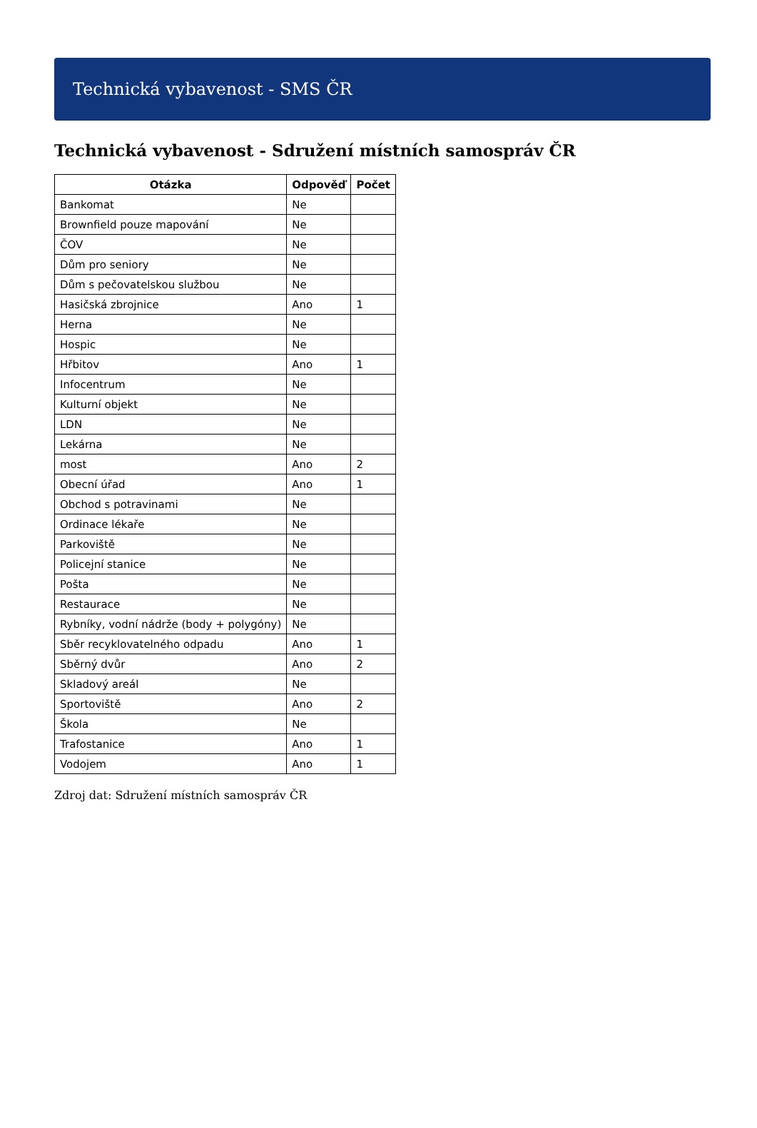Technická vybavenost - SMS ČR
Technická vybavenost - Sdružení místních samospráv ČR
| Otázka | Odpověď | Počet |
| --- | --- | --- |
| Bankomat | Ne | |
| Brownfield pouze mapování | Ne | |
| ČOV | Ne | |
| Dům pro seniory | Ne | |
| Dům s pečovatelskou službou | Ne | |
| Hasičská zbrojnice | Ano | 1 |
| Herna | Ne | |
| Hospic | Ne | |
| Hřbitov | Ano | 1 |
| Infocentrum | Ne | |
| Kulturní objekt | Ne | |
| LDN | Ne | |
| Lekárna | Ne | |
| most | Ano | 2 |
| Obecní úřad | Ano | 1 |
| Obchod s potravinami | Ne | |
| Ordinace lékaře | Ne | |
| Parkoviště | Ne | |
| Policejní stanice | Ne | |
| Pošta | Ne | |
| Restaurace | Ne | |
| Rybníky, vodní nádrže (body + polygóny) | Ne | |
| Sběr recyklovatelného odpadu | Ano | 1 |
| Sběrný dvůr | Ano | 2 |
| Skladový areál | Ne | |
| Sportoviště | Ano | 2 |
| Škola | Ne | |
| Trafostanice | Ano | 1 |
| Vodojem | Ano | 1 |
Zdroj dat: Sdružení místních samospráv ČR